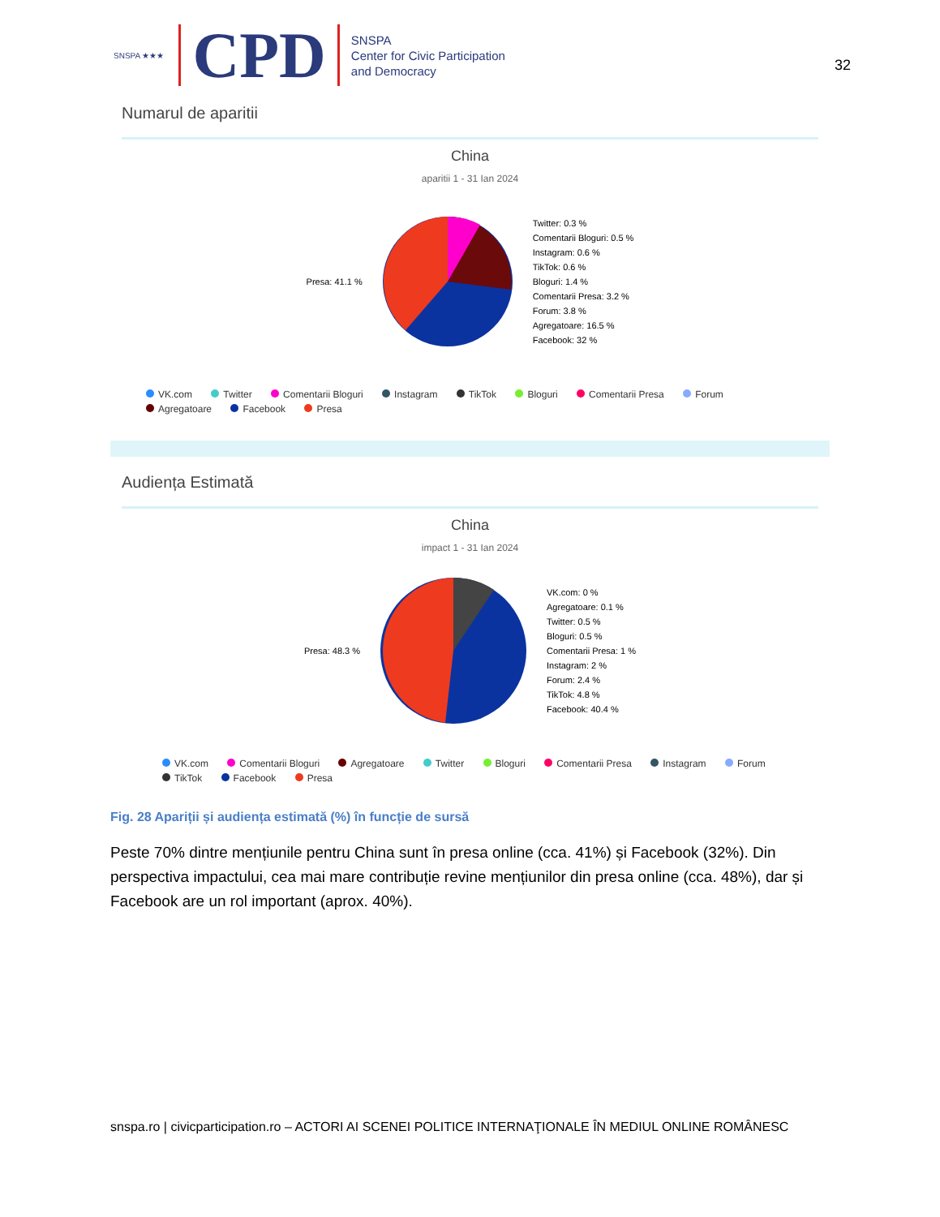SNSPA ★★★
CPD
SNSPA
Center for Civic Participation
and Democracy
32
Numarul de aparitii
China
aparitii 1 - 31 Ian 2024
Presa: 41.1 %
Twitter: 0.3 %
Comentarii Bloguri: 0.5 %
Instagram: 0.6 %
TikTok: 0.6 %
Bloguri: 1.4 %
Comentarii Presa: 3.2 %
Forum: 3.8 %
Agregatoare: 16.5 %
Facebook: 32 %
VK.com Twitter Comentarii Bloguri Instagram TikTok Bloguri Comentarii Presa Forum Agregatoare Facebook Presa
Audiența Estimată
China
impact 1 - 31 Ian 2024
Presa: 48.3 %
VK.com: 0 %
Agregatoare: 0.1 %
Twitter: 0.5 %
Bloguri: 0.5 %
Comentarii Presa: 1 %
Instagram: 2 %
Forum: 2.4 %
TikTok: 4.8 %
Facebook: 40.4 %
VK.com Comentarii Bloguri Agregatoare Twitter Bloguri Comentarii Presa Instagram Forum TikTok Facebook Presa
Fig. 28 Apariții și audiența estimată (%) în funcție de sursă
Peste 70% dintre mențiunile pentru China sunt în presa online (cca. 41%) și Facebook (32%). Din perspectiva impactului, cea mai mare contribuție revine mențiunilor din presa online (cca. 48%), dar și Facebook are un rol important (aprox. 40%).
snspa.ro | civicparticipation.ro – ACTORI AI SCENEI POLITICE INTERNAŢIONALE ÎN MEDIUL ONLINE ROMÂNESC